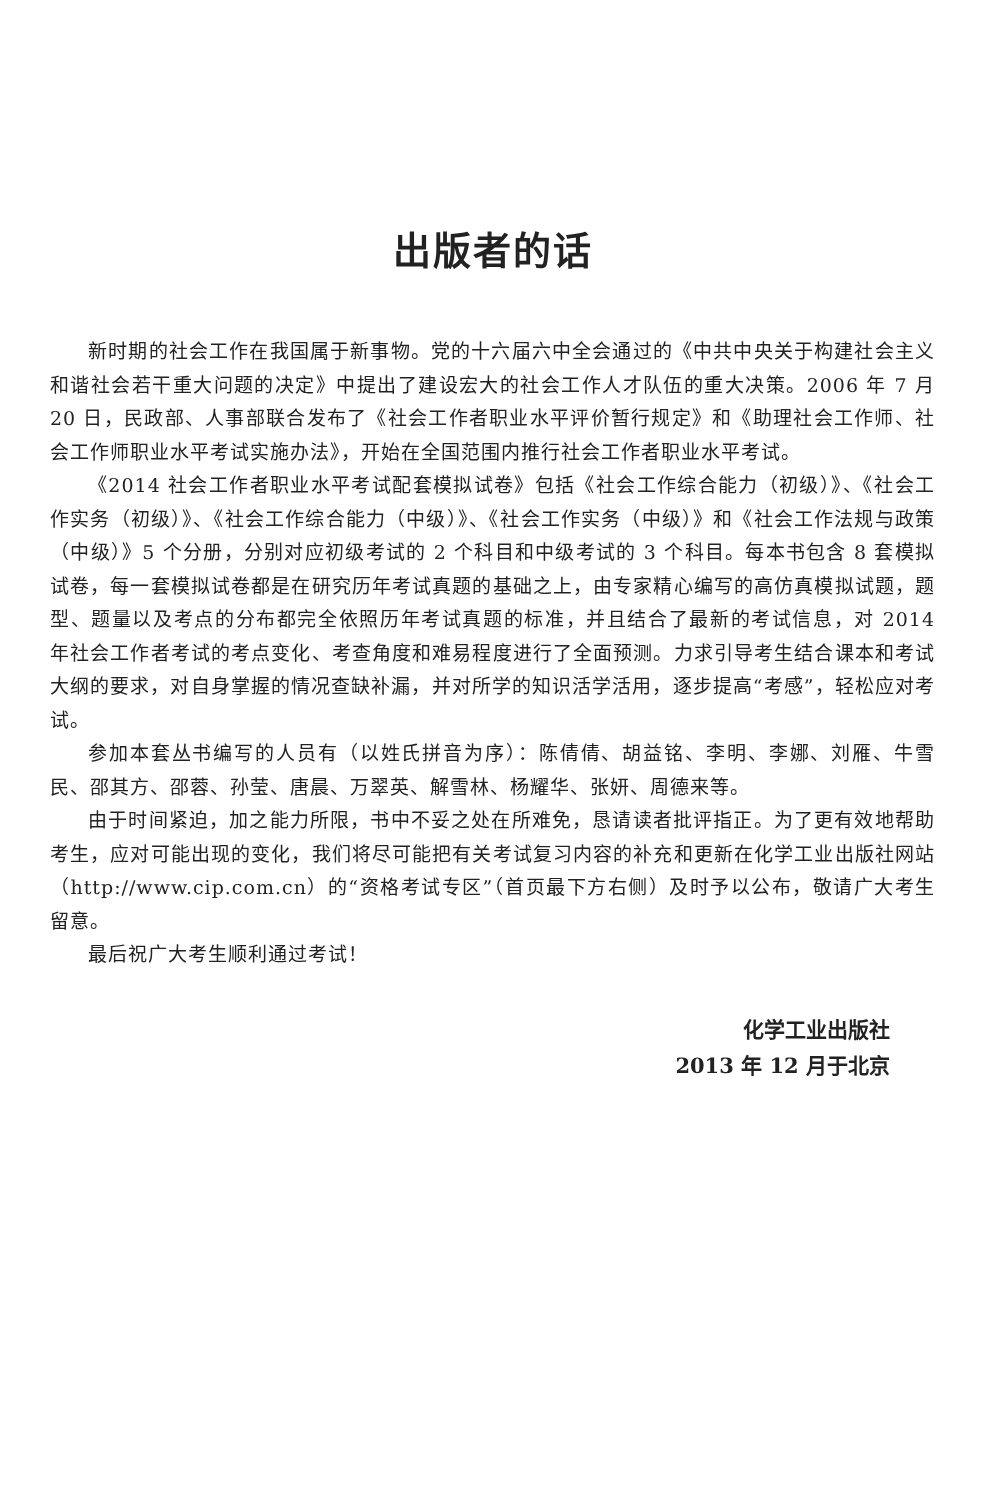出版者的话
新时期的社会工作在我国属于新事物。党的十六届六中全会通过的《中共中央关于构建社会主义和谐社会若干重大问题的决定》中提出了建设宏大的社会工作人才队伍的重大决策。2006 年 7 月 20 日，民政部、人事部联合发布了《社会工作者职业水平评价暂行规定》和《助理社会工作师、社会工作师职业水平考试实施办法》，开始在全国范围内推行社会工作者职业水平考试。
《2014 社会工作者职业水平考试配套模拟试卷》包括《社会工作综合能力（初级）》、《社会工作实务（初级）》、《社会工作综合能力（中级）》、《社会工作实务（中级）》和《社会工作法规与政策（中级）》5 个分册，分别对应初级考试的 2 个科目和中级考试的 3 个科目。每本书包含 8 套模拟试卷，每一套模拟试卷都是在研究历年考试真题的基础之上，由专家精心编写的高仿真模拟试题，题型、题量以及考点的分布都完全依照历年考试真题的标准，并且结合了最新的考试信息，对 2014 年社会工作者考试的考点变化、考查角度和难易程度进行了全面预测。力求引导考生结合课本和考试大纲的要求，对自身掌握的情况查缺补漏，并对所学的知识活学活用，逐步提高“考感”，轻松应对考试。
参加本套丛书编写的人员有（以姓氏拼音为序）：陈倩倩、胡益铭、李明、李娜、刘雁、牛雪民、邵其方、邵蓉、孙莹、唐晨、万翠英、解雪林、杨耀华、张妍、周德来等。
由于时间紧迫，加之能力所限，书中不妥之处在所难免，恳请读者批评指正。为了更有效地帮助考生，应对可能出现的变化，我们将尽可能把有关考试复习内容的补充和更新在化学工业出版社网站（http://www.cip.com.cn）的“资格考试专区”（首页最下方右侧）及时予以公布，敬请广大考生留意。
最后祝广大考生顺利通过考试！
化学工业出版社
2013 年 12 月于北京